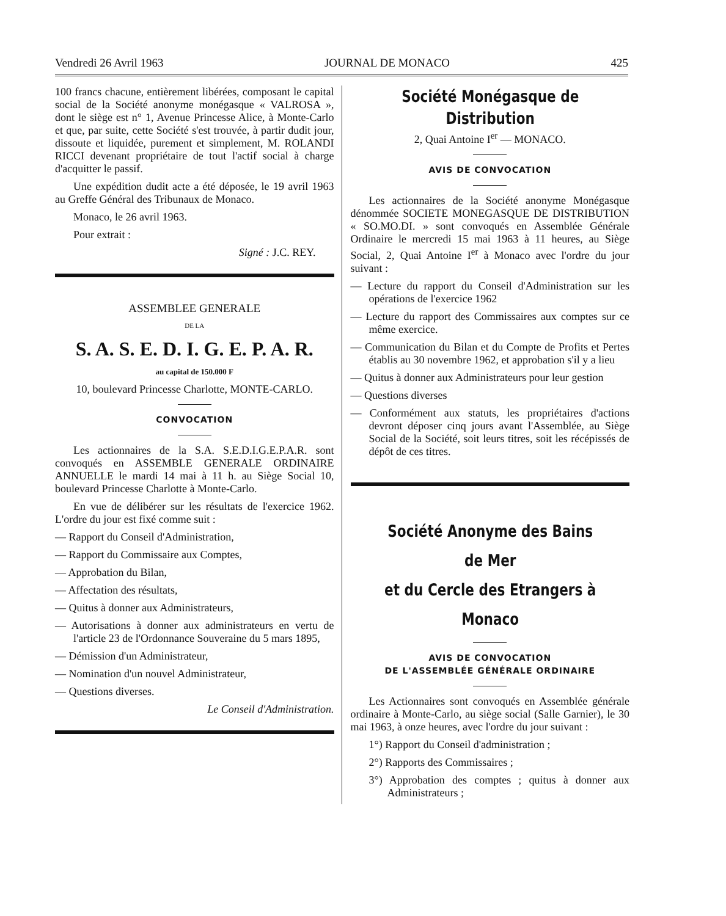Vendredi 26 Avril 1963 JOURNAL DE MONACO 425
100 francs chacune, entièrement libérées, composant le capital social de la Société anonyme monégasque « VALROSA », dont le siège est n° 1, Avenue Princesse Alice, à Monte-Carlo et que, par suite, cette Société s'est trouvée, à partir dudit jour, dissoute et liquidée, purement et simplement, M. ROLANDI RICCI devenant propriétaire de tout l'actif social à charge d'acquitter le passif.
Une expédition dudit acte a été déposée, le 19 avril 1963 au Greffe Général des Tribunaux de Monaco.
Monaco, le 26 avril 1963.
Pour extrait :
Signé : J.C. REY.
ASSEMBLEE GENERALE
DE LA
S. A. S. E. D. I. G. E. P. A. R.
au capital de 150.000 F
10, boulevard Princesse Charlotte, MONTE-CARLO.
CONVOCATION
Les actionnaires de la S.A. S.E.D.I.G.E.P.A.R. sont convoqués en ASSEMBLE GENERALE ORDINAIRE ANNUELLE le mardi 14 mai à 11 h. au Siège Social 10, boulevard Princesse Charlotte à Monte-Carlo.
En vue de délibérer sur les résultats de l'exercice 1962. L'ordre du jour est fixé comme suit :
— Rapport du Conseil d'Administration,
— Rapport du Commissaire aux Comptes,
— Approbation du Bilan,
— Affectation des résultats,
— Quitus à donner aux Administrateurs,
— Autorisations à donner aux administrateurs en vertu de l'article 23 de l'Ordonnance Souveraine du 5 mars 1895,
— Démission d'un Administrateur,
— Nomination d'un nouvel Administrateur,
— Questions diverses.
Le Conseil d'Administration.
Société Monégasque de Distribution
2, Quai Antoine I<sup>er</sup> — MONACO.
AVIS DE CONVOCATION
Les actionnaires de la Société anonyme Monégasque dénommée SOCIETE MONEGASQUE DE DISTRIBUTION « SO.MO.DI. » sont convoqués en Assemblée Générale Ordinaire le mercredi 15 mai 1963 à 11 heures, au Siège Social, 2, Quai Antoine I<sup>er</sup> à Monaco avec l'ordre du jour suivant :
— Lecture du rapport du Conseil d'Administration sur les opérations de l'exercice 1962
— Lecture du rapport des Commissaires aux comptes sur ce même exercice.
— Communication du Bilan et du Compte de Profits et Pertes établis au 30 novembre 1962, et approbation s'il y a lieu
— Quitus à donner aux Administrateurs pour leur gestion
— Questions diverses
— Conformément aux statuts, les propriétaires d'actions devront déposer cinq jours avant l'Assemblée, au Siège Social de la Société, soit leurs titres, soit les récépissés de dépôt de ces titres.
Société Anonyme des Bains de Mer
et du Cercle des Etrangers à Monaco
AVIS DE CONVOCATION
DE L'ASSEMBLÉE GÉNÉRALE ORDINAIRE
Les Actionnaires sont convoqués en Assemblée générale ordinaire à Monte-Carlo, au siège social (Salle Garnier), le 30 mai 1963, à onze heures, avec l'ordre du jour suivant :
1°) Rapport du Conseil d'administration ;
2°) Rapports des Commissaires ;
3°) Approbation des comptes ; quitus à donner aux Administrateurs ;